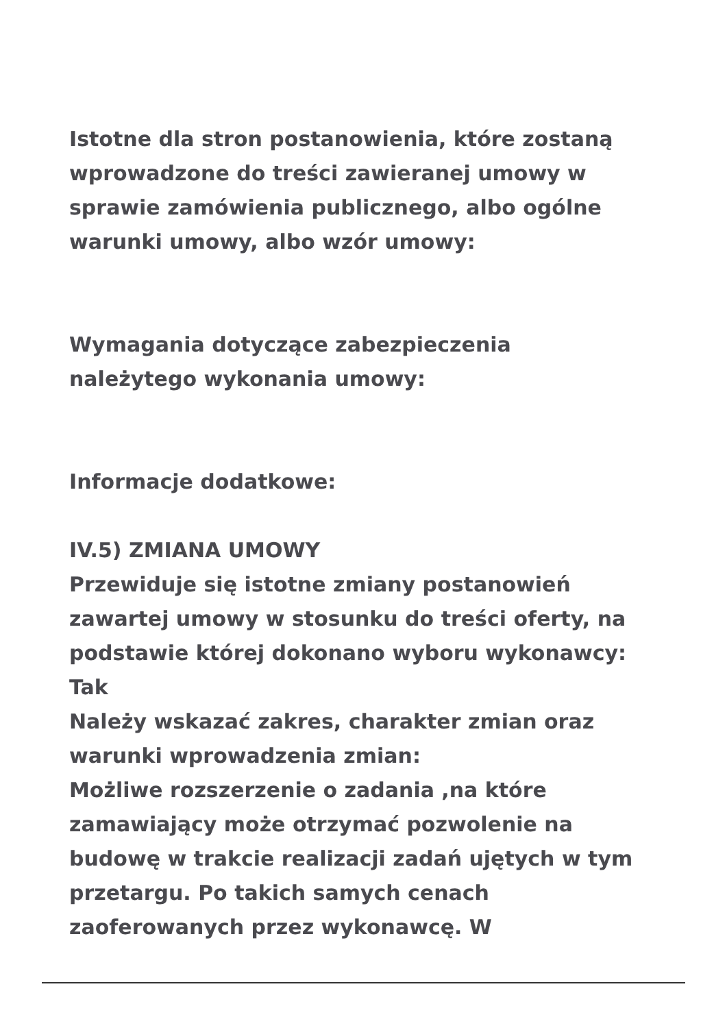Istotne dla stron postanowienia, które zostaną wprowadzone do treści zawieranej umowy w sprawie zamówienia publicznego, albo ogólne warunki umowy, albo wzór umowy:
Wymagania dotyczące zabezpieczenia należytego wykonania umowy:
Informacje dodatkowe:
IV.5) ZMIANA UMOWY
Przewiduje się istotne zmiany postanowień zawartej umowy w stosunku do treści oferty, na podstawie której dokonano wyboru wykonawcy: Tak
Należy wskazać zakres, charakter zmian oraz warunki wprowadzenia zmian:
Możliwe rozszerzenie o zadania ,na które zamawiający może otrzymać pozwolenie na budowę w trakcie realizacji zadań ujętych w tym przetargu. Po takich samych cenach zaoferowanych przez wykonawcę. W